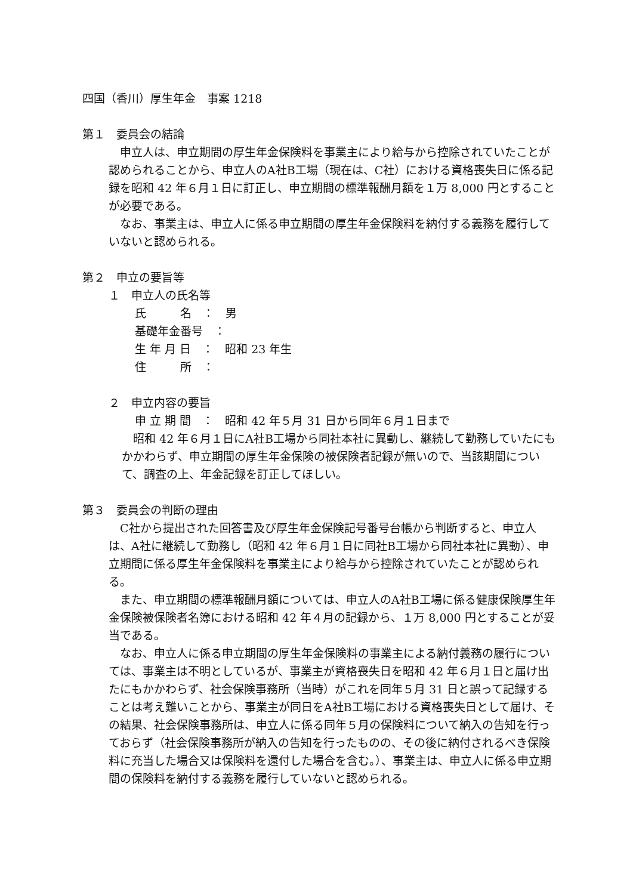四国（香川）厚生年金　事案 1218
第１　委員会の結論
　申立人は、申立期間の厚生年金保険料を事業主により給与から控除されていたことが認められることから、申立人のA社B工場（現在は、C社）における資格喪失日に係る記録を昭和 42 年６月１日に訂正し、申立期間の標準報酬月額を１万 8,000 円とすることが必要である。
　なお、事業主は、申立人に係る申立期間の厚生年金保険料を納付する義務を履行していないと認められる。
第２　申立の要旨等
１　申立人の氏名等
氏　　　名　：　男
基礎年金番号　：
生 年 月 日　：　昭和 23 年生
住　　　所　：
２　申立内容の要旨
申 立 期 間　：　昭和 42 年５月 31 日から同年６月１日まで
　昭和 42 年６月１日にA社B工場から同社本社に異動し、継続して勤務していたにもかかわらず、申立期間の厚生年金保険の被保険者記録が無いので、当該期間について、調査の上、年金記録を訂正してほしい。
第３　委員会の判断の理由
　C社から提出された回答書及び厚生年金保険記号番号台帳から判断すると、申立人は、A社に継続して勤務し（昭和 42 年６月１日に同社B工場から同社本社に異動）、申立期間に係る厚生年金保険料を事業主により給与から控除されていたことが認められる。
　また、申立期間の標準報酬月額については、申立人のA社B工場に係る健康保険厚生年金保険被保険者名簿における昭和 42 年４月の記録から、１万 8,000 円とすることが妥当である。
　なお、申立人に係る申立期間の厚生年金保険料の事業主による納付義務の履行については、事業主は不明としているが、事業主が資格喪失日を昭和 42 年６月１日と届け出たにもかかわらず、社会保険事務所（当時）がこれを同年５月 31 日と誤って記録することは考え難いことから、事業主が同日をA社B工場における資格喪失日として届け、その結果、社会保険事務所は、申立人に係る同年５月の保険料について納入の告知を行っておらず（社会保険事務所が納入の告知を行ったものの、その後に納付されるべき保険料に充当した場合又は保険料を還付した場合を含む。）、事業主は、申立人に係る申立期間の保険料を納付する義務を履行していないと認められる。